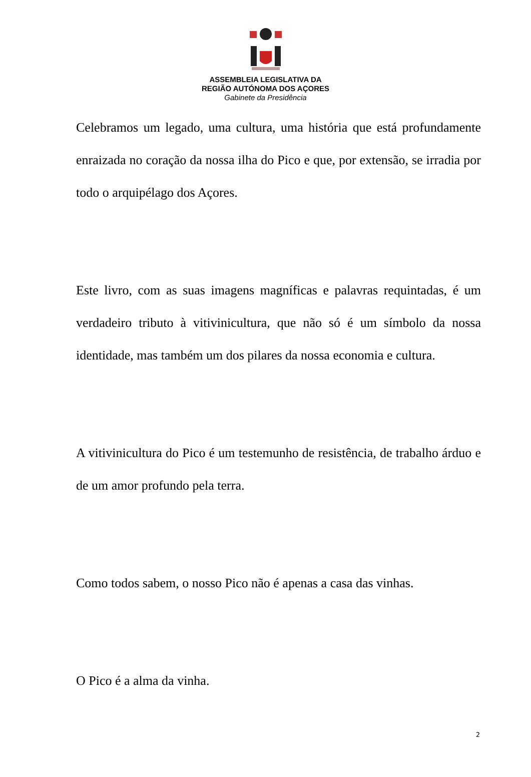ASSEMBLEIA LEGISLATIVA DA
REGIÃO AUTÓNOMA DOS AÇORES
Gabinete da Presidência
Celebramos um legado, uma cultura, uma história que está profundamente enraizada no coração da nossa ilha do Pico e que, por extensão, se irradia por todo o arquipélago dos Açores.
Este livro, com as suas imagens magníficas e palavras requintadas, é um verdadeiro tributo à vitivinicultura, que não só é um símbolo da nossa identidade, mas também um dos pilares da nossa economia e cultura.
A vitivinicultura do Pico é um testemunho de resistência, de trabalho árduo e de um amor profundo pela terra.
Como todos sabem, o nosso Pico não é apenas a casa das vinhas.
O Pico é a alma da vinha.
2